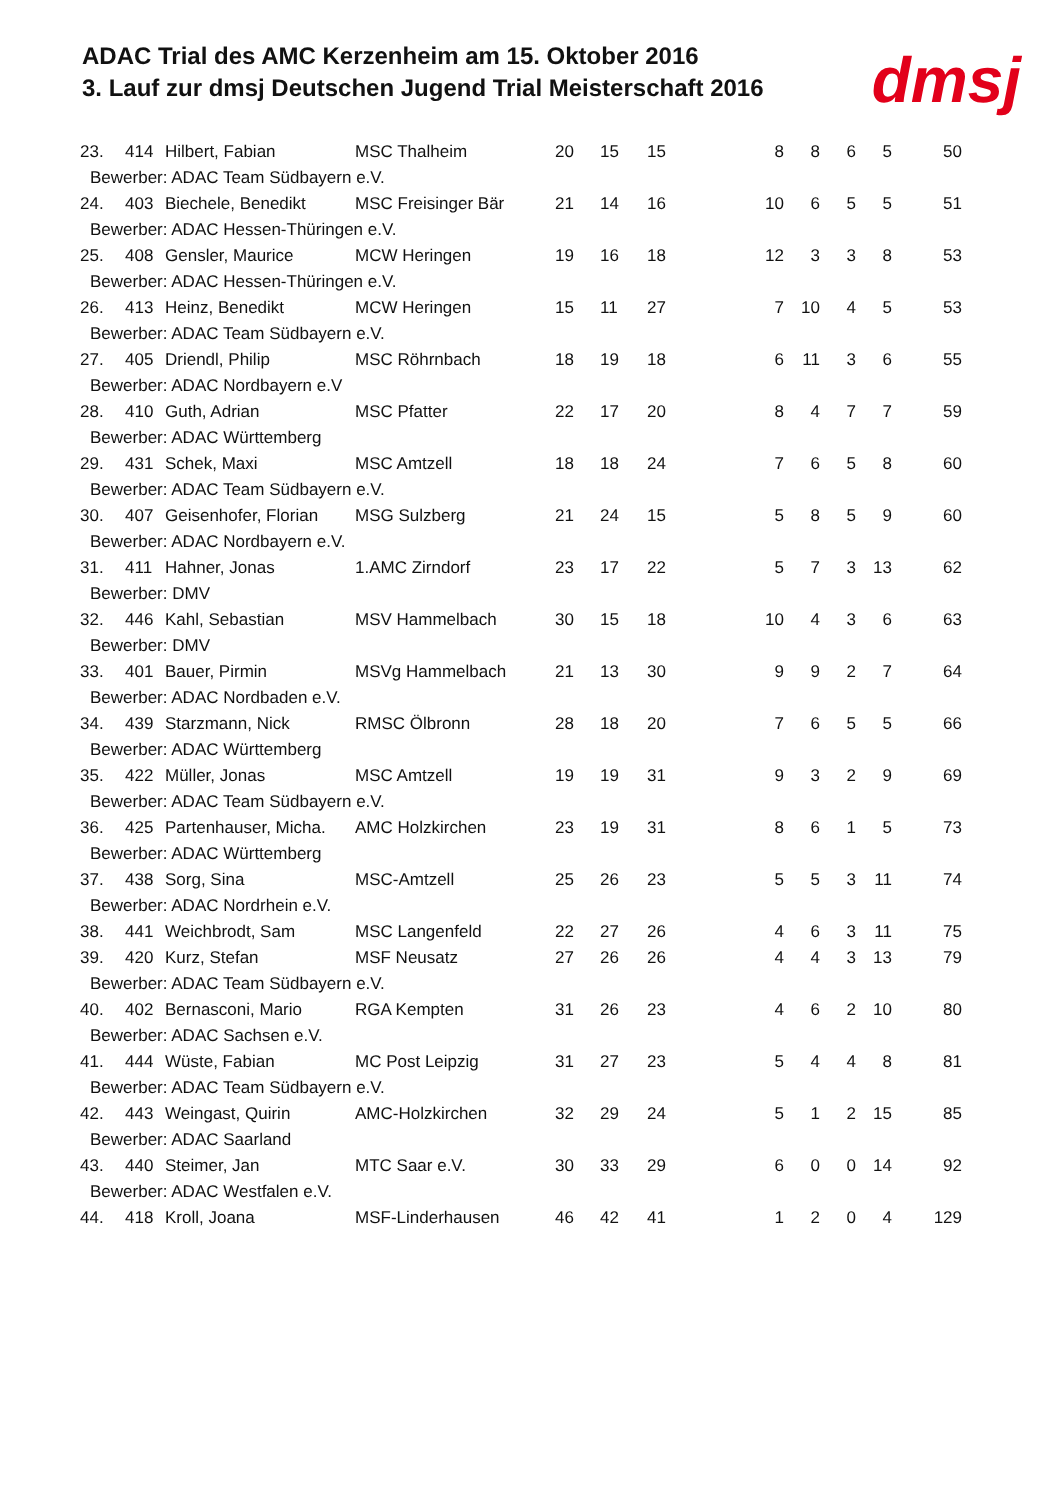ADAC Trial des AMC Kerzenheim am 15. Oktober 2016
3. Lauf zur dmsj Deutschen Jugend Trial Meisterschaft 2016
dmsj
| 23. | 414 | Hilbert, Fabian | MSC Thalheim | 20 | 15 | 15 | 8 | 8 | 6 | 5 | 50 |
| Bewerber: ADAC Team Südbayern e.V. | | | | | | | | | | | |
| 24. | 403 | Biechele, Benedikt | MSC Freisinger Bär | 21 | 14 | 16 | 10 | 6 | 5 | 5 | 51 |
| Bewerber: ADAC Hessen-Thüringen e.V. | | | | | | | | | | | |
| 25. | 408 | Gensler, Maurice | MCW Heringen | 19 | 16 | 18 | 12 | 3 | 3 | 8 | 53 |
| Bewerber: ADAC Hessen-Thüringen e.V. | | | | | | | | | | | |
| 26. | 413 | Heinz, Benedikt | MCW Heringen | 15 | 11 | 27 | 7 | 10 | 4 | 5 | 53 |
| Bewerber: ADAC Team Südbayern e.V. | | | | | | | | | | | |
| 27. | 405 | Driendl, Philip | MSC Röhrnbach | 18 | 19 | 18 | 6 | 11 | 3 | 6 | 55 |
| Bewerber: ADAC Nordbayern e.V | | | | | | | | | | | |
| 28. | 410 | Guth, Adrian | MSC Pfatter | 22 | 17 | 20 | 8 | 4 | 7 | 7 | 59 |
| Bewerber: ADAC Württemberg | | | | | | | | | | | |
| 29. | 431 | Schek, Maxi | MSC Amtzell | 18 | 18 | 24 | 7 | 6 | 5 | 8 | 60 |
| Bewerber: ADAC Team Südbayern e.V. | | | | | | | | | | | |
| 30. | 407 | Geisenhofer, Florian | MSG Sulzberg | 21 | 24 | 15 | 5 | 8 | 5 | 9 | 60 |
| Bewerber: ADAC Nordbayern e.V. | | | | | | | | | | | |
| 31. | 411 | Hahner, Jonas | 1.AMC Zirndorf | 23 | 17 | 22 | 5 | 7 | 3 | 13 | 62 |
| Bewerber: DMV | | | | | | | | | | | |
| 32. | 446 | Kahl, Sebastian | MSV Hammelbach | 30 | 15 | 18 | 10 | 4 | 3 | 6 | 63 |
| Bewerber: DMV | | | | | | | | | | | |
| 33. | 401 | Bauer, Pirmin | MSVg Hammelbach | 21 | 13 | 30 | 9 | 9 | 2 | 7 | 64 |
| Bewerber: ADAC Nordbaden e.V. | | | | | | | | | | | |
| 34. | 439 | Starzmann, Nick | RMSC Ölbronn | 28 | 18 | 20 | 7 | 6 | 5 | 5 | 66 |
| Bewerber: ADAC Württemberg | | | | | | | | | | | |
| 35. | 422 | Müller, Jonas | MSC Amtzell | 19 | 19 | 31 | 9 | 3 | 2 | 9 | 69 |
| Bewerber: ADAC Team Südbayern e.V. | | | | | | | | | | | |
| 36. | 425 | Partenhauser, Micha. | AMC Holzkirchen | 23 | 19 | 31 | 8 | 6 | 1 | 5 | 73 |
| Bewerber: ADAC Württemberg | | | | | | | | | | | |
| 37. | 438 | Sorg, Sina | MSC-Amtzell | 25 | 26 | 23 | 5 | 5 | 3 | 11 | 74 |
| Bewerber: ADAC Nordrhein e.V. | | | | | | | | | | | |
| 38. | 441 | Weichbrodt, Sam | MSC Langenfeld | 22 | 27 | 26 | 4 | 6 | 3 | 11 | 75 |
| 39. | 420 | Kurz, Stefan | MSF Neusatz | 27 | 26 | 26 | 4 | 4 | 3 | 13 | 79 |
| Bewerber: ADAC Team Südbayern e.V. | | | | | | | | | | | |
| 40. | 402 | Bernasconi, Mario | RGA Kempten | 31 | 26 | 23 | 4 | 6 | 2 | 10 | 80 |
| Bewerber: ADAC Sachsen e.V. | | | | | | | | | | | |
| 41. | 444 | Wüste, Fabian | MC Post Leipzig | 31 | 27 | 23 | 5 | 4 | 4 | 8 | 81 |
| Bewerber: ADAC Team Südbayern e.V. | | | | | | | | | | | |
| 42. | 443 | Weingast, Quirin | AMC-Holzkirchen | 32 | 29 | 24 | 5 | 1 | 2 | 15 | 85 |
| Bewerber: ADAC Saarland | | | | | | | | | | | |
| 43. | 440 | Steimer, Jan | MTC Saar e.V. | 30 | 33 | 29 | 6 | 0 | 0 | 14 | 92 |
| Bewerber: ADAC Westfalen e.V. | | | | | | | | | | | |
| 44. | 418 | Kroll, Joana | MSF-Linderhausen | 46 | 42 | 41 | 1 | 2 | 0 | 4 | 129 |